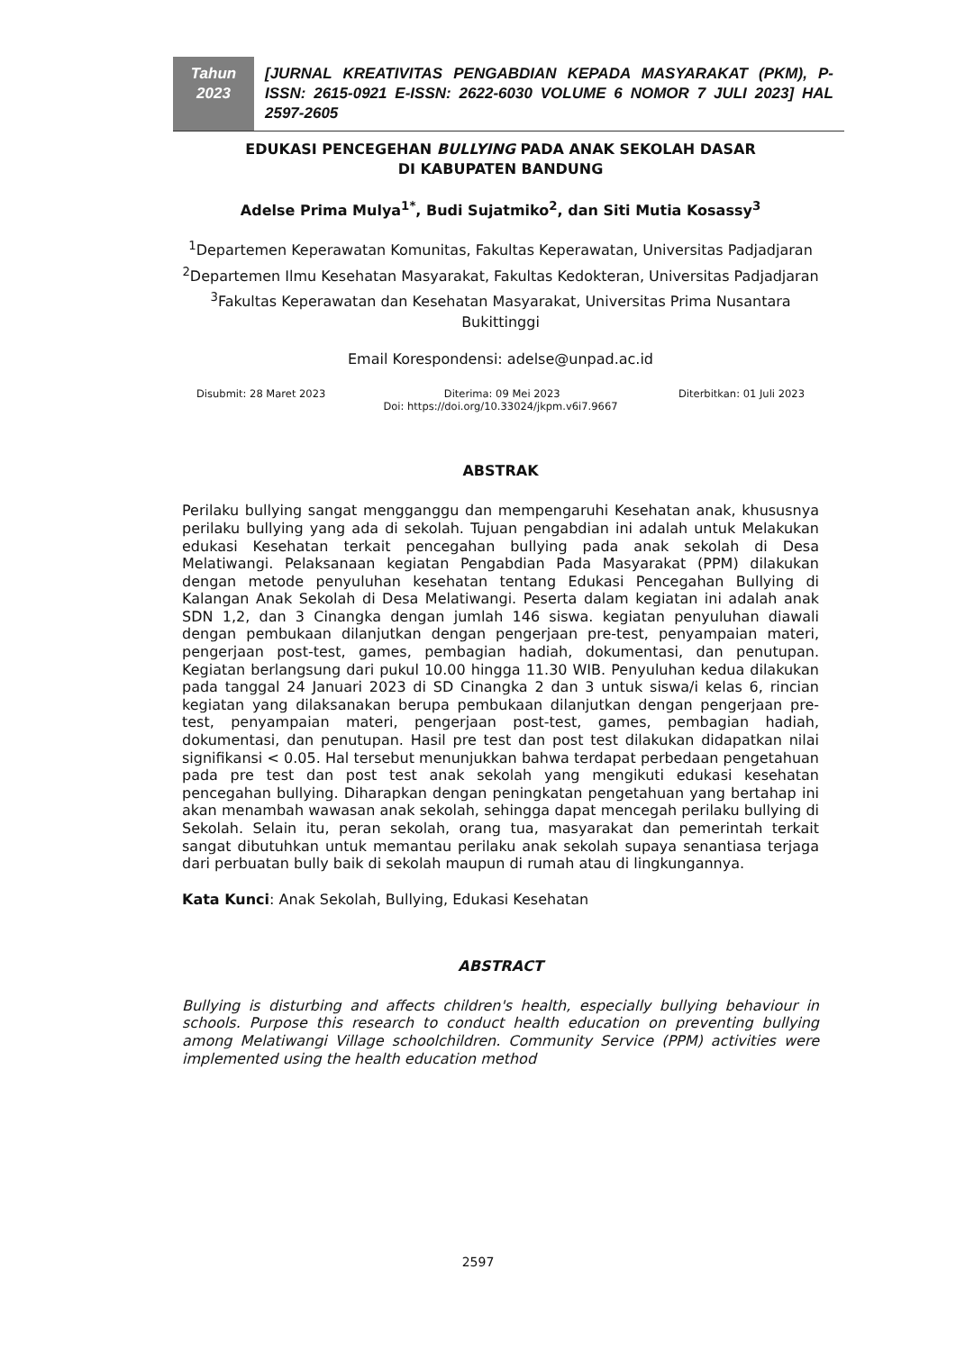Tahun
2023
[JURNAL KREATIVITAS PENGABDIAN KEPADA MASYARAKAT (PKM), P-ISSN: 2615-0921 E-ISSN: 2622-6030 VOLUME 6 NOMOR 7 JULI 2023] HAL 2597-2605
EDUKASI PENCEGEHAN BULLYING PADA ANAK SEKOLAH DASAR
DI KABUPATEN BANDUNG
Adelse Prima Mulya<sup>1*</sup>, Budi Sujatmiko<sup>2</sup>, dan Siti Mutia Kosassy<sup>3</sup>
<sup>1</sup> Departemen Keperawatan Komunitas, Fakultas Keperawatan, Universitas Padjadjaran
<sup>2</sup> Departemen Ilmu Kesehatan Masyarakat, Fakultas Kedokteran, Universitas Padjadjaran
<sup>3</sup> Fakultas Keperawatan dan Kesehatan Masyarakat, Universitas Prima Nusantara Bukittinggi
Email Korespondensi: adelse@unpad.ac.id
Disubmit: 28 Maret 2023 Diterima: 09 Mei 2023 Diterbitkan: 01 Juli 2023
Doi: https://doi.org/10.33024/jkpm.v6i7.9667
ABSTRAK
Perilaku bullying sangat mengganggu dan mempengaruhi Kesehatan anak, khususnya perilaku bullying yang ada di sekolah. Tujuan pengabdian ini adalah untuk Melakukan edukasi Kesehatan terkait pencegahan bullying pada anak sekolah di Desa Melatiwangi. Pelaksanaan kegiatan Pengabdian Pada Masyarakat (PPM) dilakukan dengan metode penyuluhan kesehatan tentang Edukasi Pencegahan Bullying di Kalangan Anak Sekolah di Desa Melatiwangi. Peserta dalam kegiatan ini adalah anak SDN 1,2, dan 3 Cinangka dengan jumlah 146 siswa. kegiatan penyuluhan diawali dengan pembukaan dilanjutkan dengan pengerjaan pre-test, penyampaian materi, pengerjaan post-test, games, pembagian hadiah, dokumentasi, dan penutupan. Kegiatan berlangsung dari pukul 10.00 hingga 11.30 WIB. Penyuluhan kedua dilakukan pada tanggal 24 Januari 2023 di SD Cinangka 2 dan 3 untuk siswa/i kelas 6, rincian kegiatan yang dilaksanakan berupa pembukaan dilanjutkan dengan pengerjaan pre-test, penyampaian materi, pengerjaan post-test, games, pembagian hadiah, dokumentasi, dan penutupan. Hasil pre test dan post test dilakukan didapatkan nilai signifikansi < 0.05. Hal tersebut menunjukkan bahwa terdapat perbedaan pengetahuan pada pre test dan post test anak sekolah yang mengikuti edukasi kesehatan pencegahan bullying. Diharapkan dengan peningkatan pengetahuan yang bertahap ini akan menambah wawasan anak sekolah, sehingga dapat mencegah perilaku bullying di Sekolah. Selain itu, peran sekolah, orang tua, masyarakat dan pemerintah terkait sangat dibutuhkan untuk memantau perilaku anak sekolah supaya senantiasa terjaga dari perbuatan bully baik di sekolah maupun di rumah atau di lingkungannya.
Kata Kunci: Anak Sekolah, Bullying, Edukasi Kesehatan
ABSTRACT
Bullying is disturbing and affects children's health, especially bullying behaviour in schools. Purpose this research to conduct health education on preventing bullying among Melatiwangi Village schoolchildren. Community Service (PPM) activities were implemented using the health education method
2597